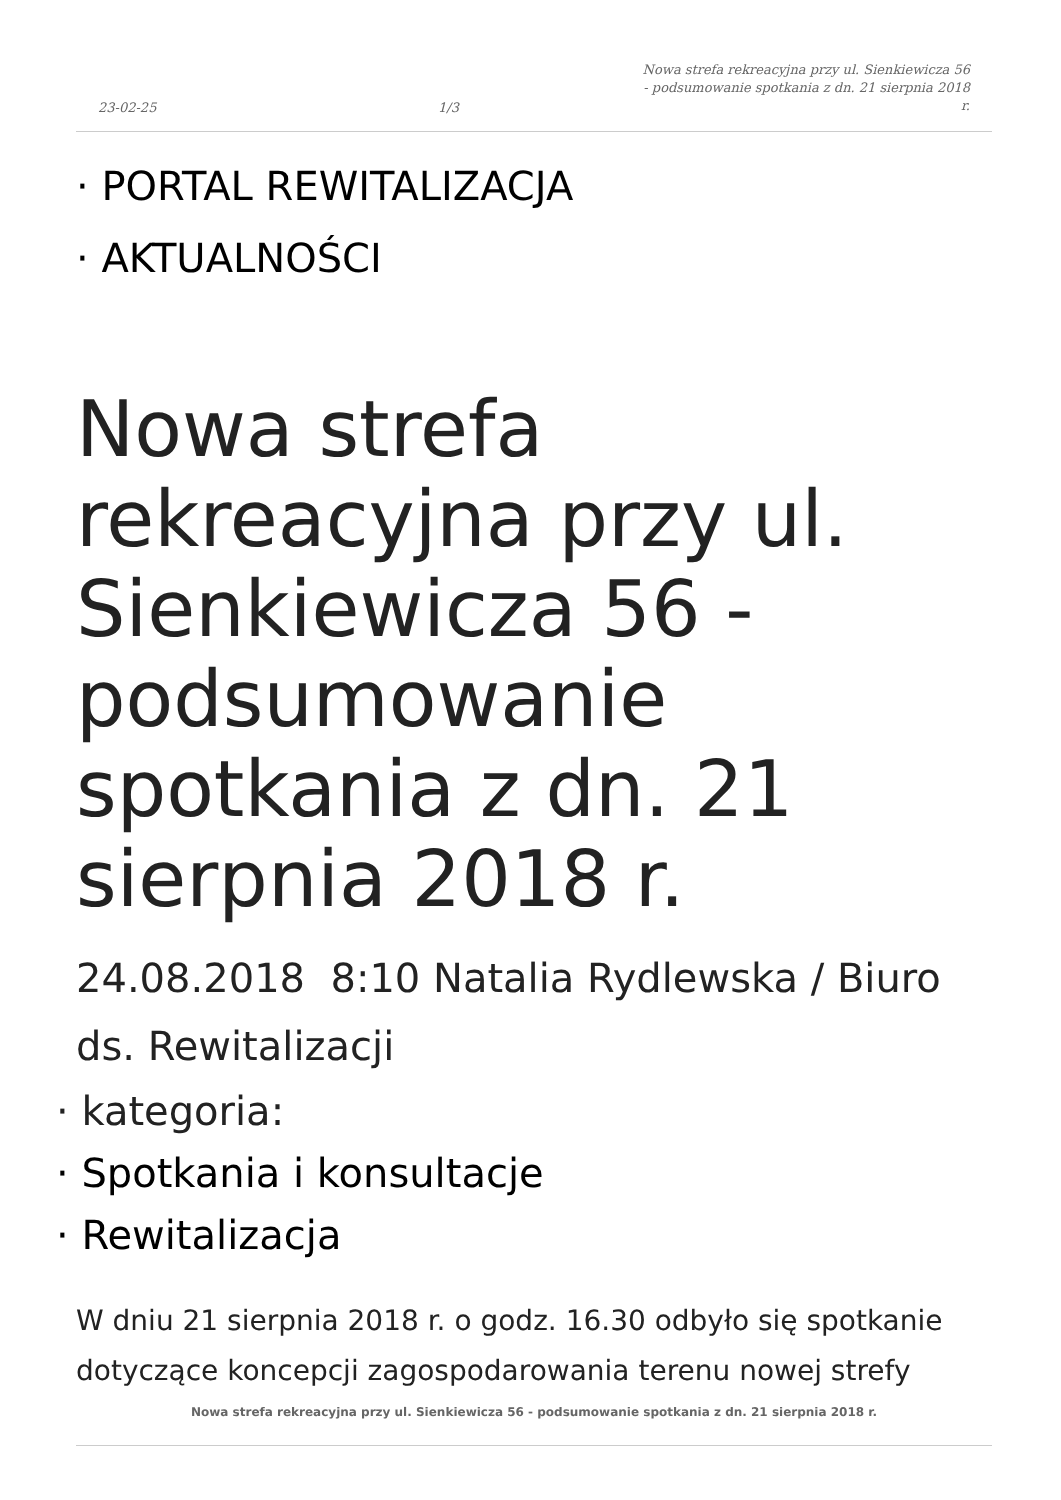23-02-25
1/3
Nowa strefa rekreacyjna przy ul. Sienkiewicza 56 - podsumowanie spotkania z dn. 21 sierpnia 2018 r.
· PORTAL REWITALIZACJA
· AKTUALNOŚCI
Nowa strefa rekreacyjna przy ul. Sienkiewicza 56 - podsumowanie spotkania z dn. 21 sierpnia 2018 r.
24.08.2018 8:10 Natalia Rydlewska / Biuro ds. Rewitalizacji
· kategoria:
· Spotkania i konsultacje
· Rewitalizacja
W dniu 21 sierpnia 2018 r. o godz. 16.30 odbyło się spotkanie dotyczące koncepcji zagospodarowania terenu nowej strefy
Nowa strefa rekreacyjna przy ul. Sienkiewicza 56 - podsumowanie spotkania z dn. 21 sierpnia 2018 r.